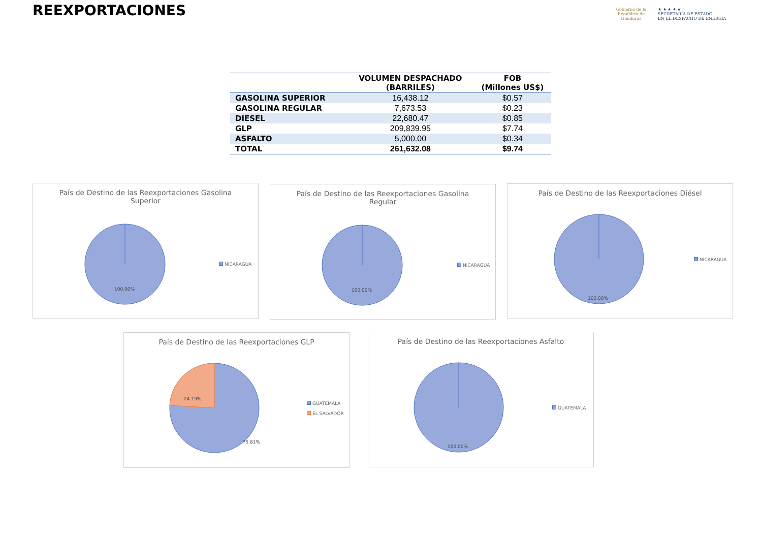REEXPORTACIONES
Gobierno de la
República de Honduras
★ ★ ★ ★ ★
SECRETARÍA DE ESTADO
EN EL DESPACHO DE ENERGÍA
| | VOLUMEN DESPACHADO (BARRILES) | FOB (Millones US$) |
| --- | --- | --- |
| GASOLINA SUPERIOR | 16,438.12 | $0.57 |
| GASOLINA REGULAR | 7,673.53 | $0.23 |
| DIESEL | 22,680.47 | $0.85 |
| GLP | 209,839.95 | $7.74 |
| ASFALTO | 5,000.00 | $0.34 |
| TOTAL | 261,632.08 | $9.74 |
País de Destino de las Reexportaciones Gasolina Superior
100.00%
NICARAGUA
País de Destino de las Reexportaciones Gasolina Regular
100.00%
NICARAGUA
País de Destino de las Reexportaciones Diésel
100.00%
NICARAGUA
País de Destino de las Reexportaciones GLP
24.19%
75.81%
GUATEMALA
EL SALVADOR
País de Destino de las Reexportaciones Asfalto
100.00%
GUATEMALA